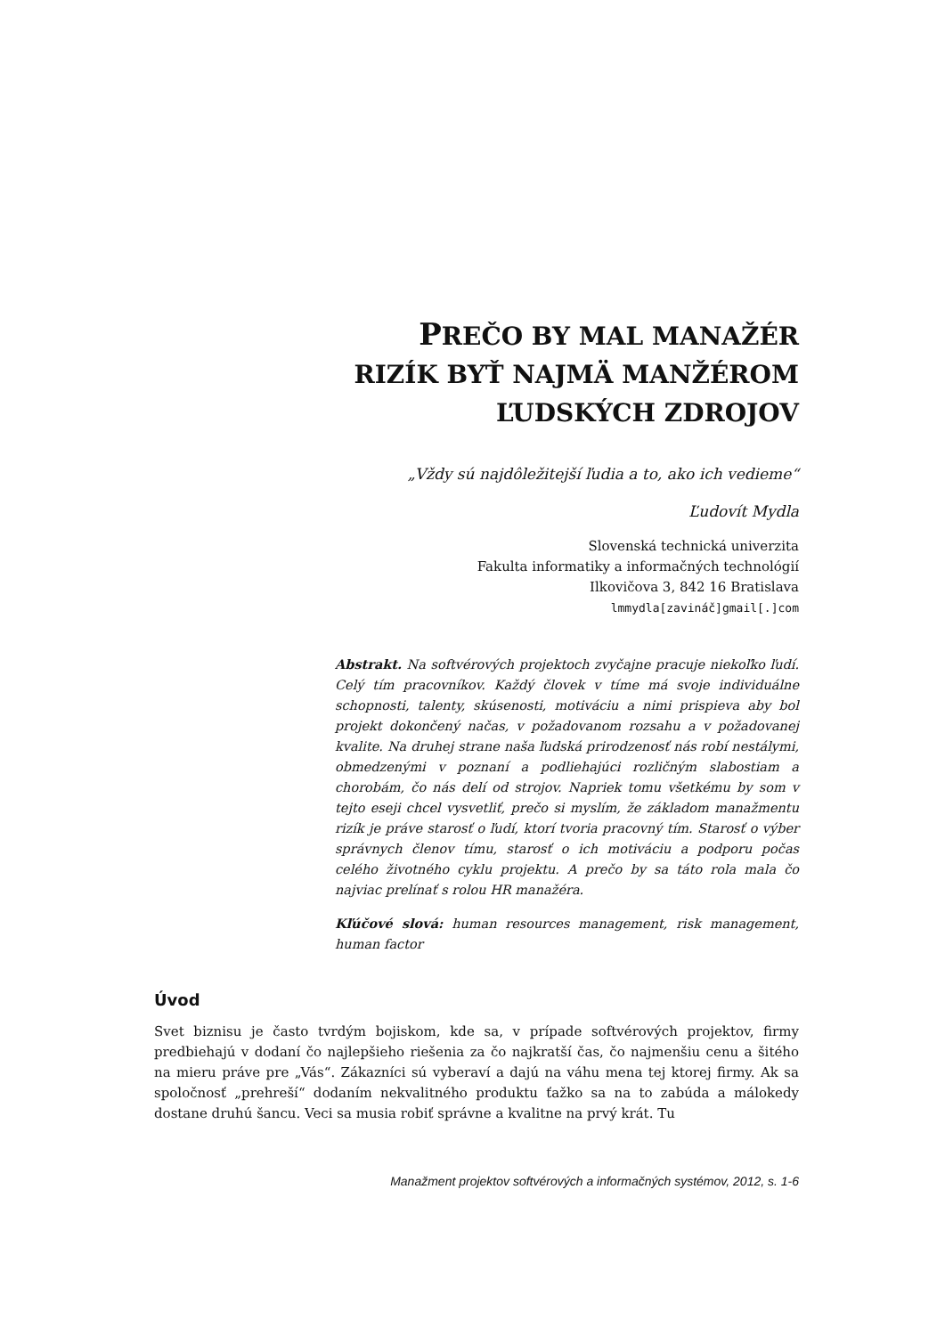PREČO BY MAL MANAŽÉR
RIZÍK BYŤ NAJMÄ MANŽÉROM
ĽUDSKÝCH ZDROJOV
„Vždy sú najdôležitejší ľudia a to, ako ich vedieme“
Ľudovít Mydla
Slovenská technická univerzita
Fakulta informatiky a informačných technológií
Ilkovičova 3, 842 16 Bratislava
lmmydla[zavináč]gmail[.]com
Abstrakt. Na softvérových projektoch zvyčajne pracuje niekoľko ľudí. Celý tím pracovníkov. Každý človek v tíme má svoje individuálne schopnosti, talenty, skúsenosti, motiváciu a nimi prispieva aby bol projekt dokončený načas, v požadovanom rozsahu a v požadovanej kvalite. Na druhej strane naša ľudská prirodzenosť nás robí nestálymi, obmedzenými v poznaní a podliehajúci rozličným slabostiam a chorobám, čo nás delí od strojov. Napriek tomu všetkému by som v tejto eseji chcel vysvetliť, prečo si myslím, že základom manažmentu rizík je práve starosť o ľudí, ktorí tvoria pracovný tím. Starosť o výber správnych členov tímu, starosť o ich motiváciu a podporu počas celého životného cyklu projektu. A prečo by sa táto rola mala čo najviac prelínať s rolou HR manažéra.
Kľúčové slová: human resources management, risk management, human factor
Úvod
Svet biznisu je často tvrdým bojiskom, kde sa, v prípade softvérových projektov, firmy predbiehajú v dodaní čo najlepšieho riešenia za čo najkratší čas, čo najmenšiu cenu a šitého na mieru práve pre „Vás“. Zákazníci sú vyberaví a dajú na váhu mena tej ktorej firmy. Ak sa spoločnosť „prehreší“ dodaním nekvalitného produktu ťažko sa na to zabúda a málokedy dostane druhú šancu. Veci sa musia robiť správne a kvalitne na prvý krát. Tu
Manažment projektov softvérových a informačných systémov, 2012, s. 1-6